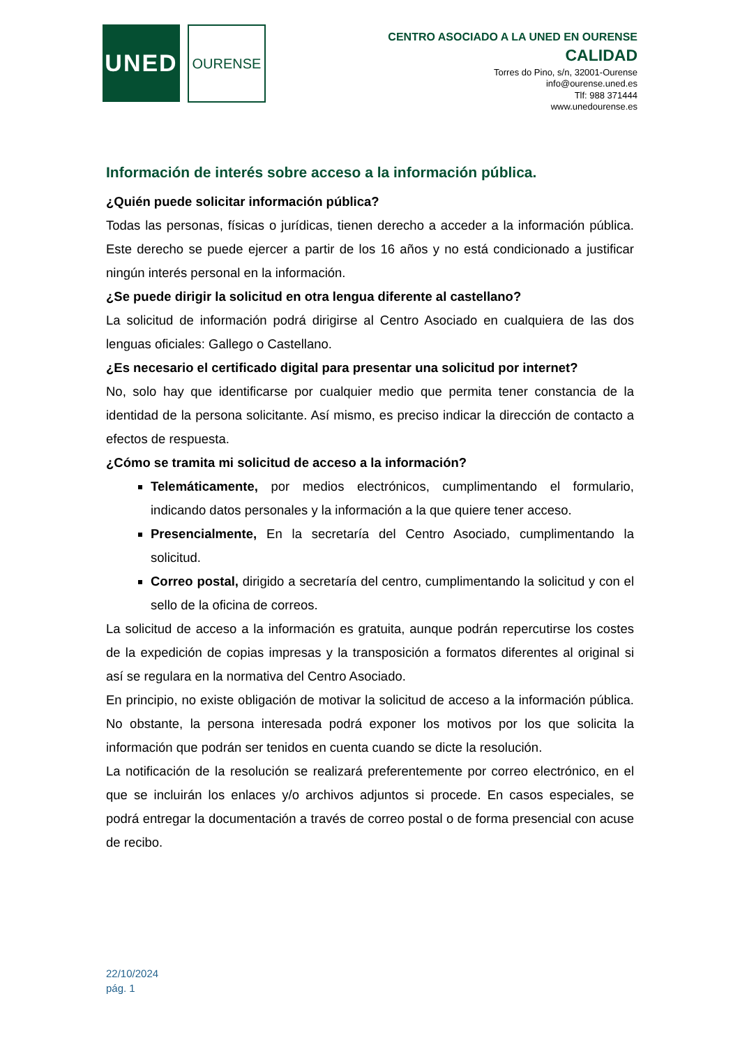UNED
OURENSE
CENTRO ASOCIADO A LA UNED EN OURENSE
CALIDAD
Torres do Pino, s/n, 32001-Ourense
info@ourense.uned.es
Tlf: 988 371444
www.unedourense.es
Información de interés sobre acceso a la información pública.
¿Quién puede solicitar información pública?
Todas las personas, físicas o jurídicas, tienen derecho a acceder a la información pública. Este derecho se puede ejercer a partir de los 16 años y no está condicionado a justificar ningún interés personal en la información.
¿Se puede dirigir la solicitud en otra lengua diferente al castellano?
La solicitud de información podrá dirigirse al Centro Asociado en cualquiera de las dos lenguas oficiales: Gallego o Castellano.
¿Es necesario el certificado digital para presentar una solicitud por internet?
No, solo hay que identificarse por cualquier medio que permita tener constancia de la identidad de la persona solicitante. Así mismo, es preciso indicar la dirección de contacto a efectos de respuesta.
¿Cómo se tramita mi solicitud de acceso a la información?
Telemáticamente, por medios electrónicos, cumplimentando el formulario, indicando datos personales y la información a la que quiere tener acceso.
Presencialmente, En la secretaría del Centro Asociado, cumplimentando la solicitud.
Correo postal, dirigido a secretaría del centro, cumplimentando la solicitud y con el sello de la oficina de correos.
La solicitud de acceso a la información es gratuita, aunque podrán repercutirse los costes de la expedición de copias impresas y la transposición a formatos diferentes al original si así se regulara en la normativa del Centro Asociado.
En principio, no existe obligación de motivar la solicitud de acceso a la información pública. No obstante, la persona interesada podrá exponer los motivos por los que solicita la información que podrán ser tenidos en cuenta cuando se dicte la resolución.
La notificación de la resolución se realizará preferentemente por correo electrónico, en el que se incluirán los enlaces y/o archivos adjuntos si procede. En casos especiales, se podrá entregar la documentación a través de correo postal o de forma presencial con acuse de recibo.
22/10/2024
pág. 1